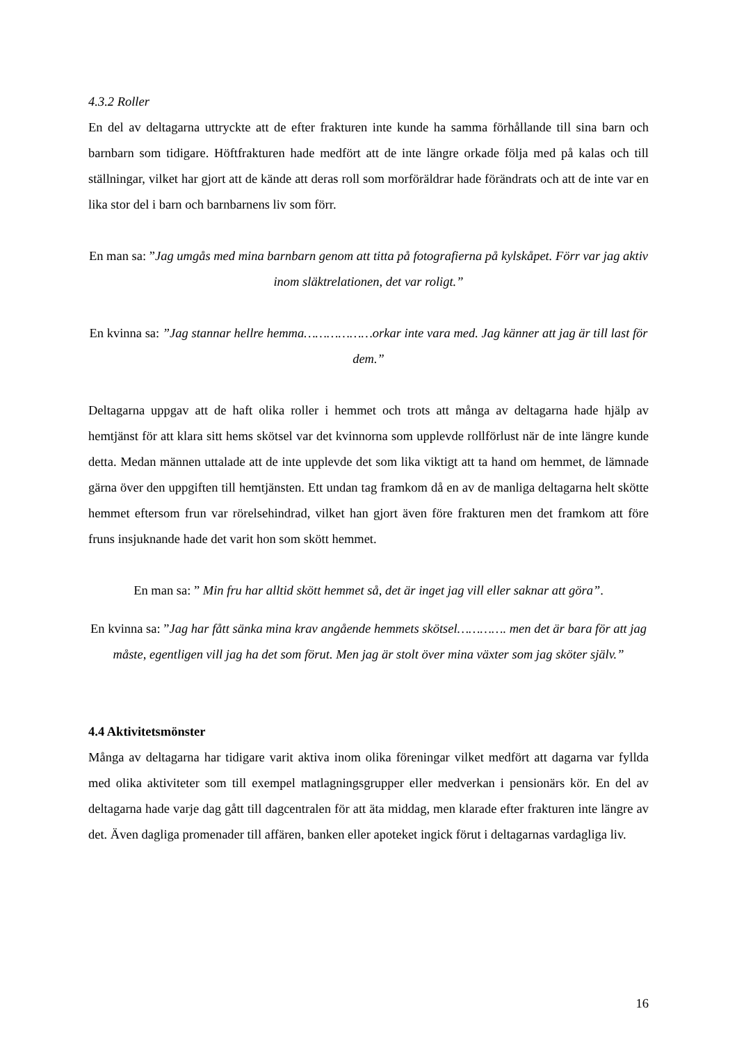4.3.2 Roller
En del av deltagarna uttryckte att de efter frakturen inte kunde ha samma förhållande till sina barn och barnbarn som tidigare. Höftfrakturen hade medfört att de inte längre orkade följa med på kalas och till ställningar, vilket har gjort att de kände att deras roll som morföräldrar hade förändrats och att de inte var en lika stor del i barn och barnbarnens liv som förr.
En man sa: ”Jag umgås med mina barnbarn genom att titta på fotografierna på kylskåpet. Förr var jag aktiv inom släktrelationen, det var roligt.”
En kvinna sa: ”Jag stannar hellre hemma………………orkar inte vara med. Jag känner att jag är till last för dem.”
Deltagarna uppgav att de haft olika roller i hemmet och trots att många av deltagarna hade hjälp av hemtjänst för att klara sitt hems skötsel var det kvinnorna som upplevde rollförlust när de inte längre kunde detta. Medan männen uttalade att de inte upplevde det som lika viktigt att ta hand om hemmet, de lämnade gärna över den uppgiften till hemtjänsten. Ett undan tag framkom då en av de manliga deltagarna helt skötte hemmet eftersom frun var rörelsehindrad, vilket han gjort även före frakturen men det framkom att före fruns insjuknande hade det varit hon som skött hemmet.
En man sa: ” Min fru har alltid skött hemmet så, det är inget jag vill eller saknar att göra”.
En kvinna sa: ”Jag har fått sänka mina krav angående hemmets skötsel…………. men det är bara för att jag måste, egentligen vill jag ha det som förut. Men jag är stolt över mina växter som jag sköter själv.”
4.4 Aktivitetsmönster
Många av deltagarna har tidigare varit aktiva inom olika föreningar vilket medfört att dagarna var fyllda med olika aktiviteter som till exempel matlagningsgrupper eller medverkan i pensionärs kör. En del av deltagarna hade varje dag gått till dagcentralen för att äta middag, men klarade efter frakturen inte längre av det. Även dagliga promenader till affären, banken eller apoteket ingick förut i deltagarnas vardagliga liv.
16